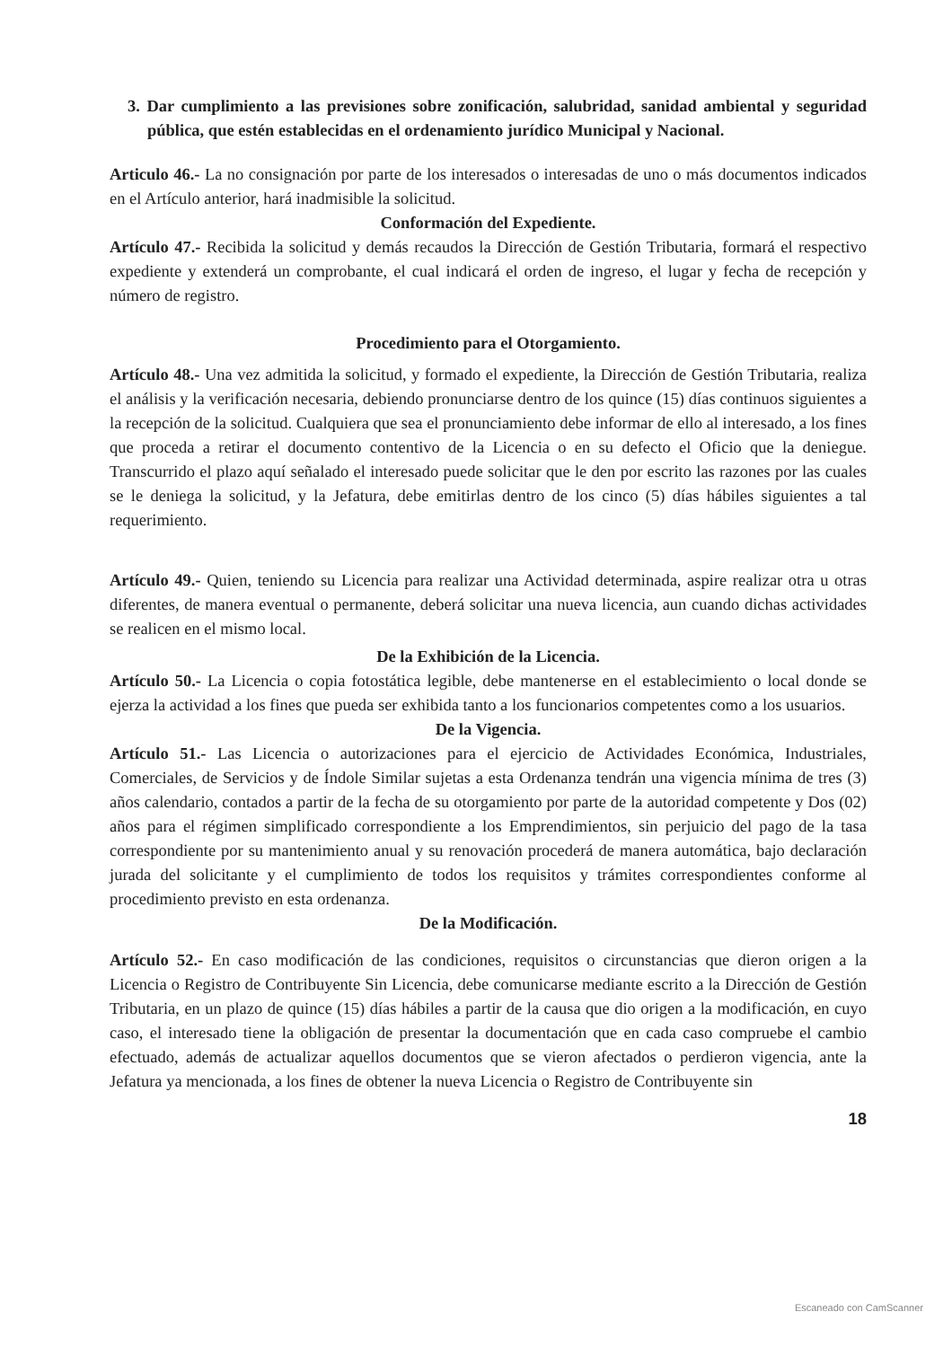3. Dar cumplimiento a las previsiones sobre zonificación, salubridad, sanidad ambiental y seguridad pública, que estén establecidas en el ordenamiento jurídico Municipal y Nacional.
Articulo 46.- La no consignación por parte de los interesados o interesadas de uno o más documentos indicados en el Artículo anterior, hará inadmisible la solicitud.
Conformación del Expediente.
Artículo 47.- Recibida la solicitud y demás recaudos la Dirección de Gestión Tributaria, formará el respectivo expediente y extenderá un comprobante, el cual indicará el orden de ingreso, el lugar y fecha de recepción y número de registro.
Procedimiento para el Otorgamiento.
Artículo 48.- Una vez admitida la solicitud, y formado el expediente, la Dirección de Gestión Tributaria, realiza el análisis y la verificación necesaria, debiendo pronunciarse dentro de los quince (15) días continuos siguientes a la recepción de la solicitud. Cualquiera que sea el pronunciamiento debe informar de ello al interesado, a los fines que proceda a retirar el documento contentivo de la Licencia o en su defecto el Oficio que la deniegue. Transcurrido el plazo aquí señalado el interesado puede solicitar que le den por escrito las razones por las cuales se le deniega la solicitud, y la Jefatura, debe emitirlas dentro de los cinco (5) días hábiles siguientes a tal requerimiento.
Artículo 49.- Quien, teniendo su Licencia para realizar una Actividad determinada, aspire realizar otra u otras diferentes, de manera eventual o permanente, deberá solicitar una nueva licencia, aun cuando dichas actividades se realicen en el mismo local.
De la Exhibición de la Licencia.
Artículo 50.- La Licencia o copia fotostática legible, debe mantenerse en el establecimiento o local donde se ejerza la actividad a los fines que pueda ser exhibida tanto a los funcionarios competentes como a los usuarios.
De la Vigencia.
Artículo 51.- Las Licencia o autorizaciones para el ejercicio de Actividades Económica, Industriales, Comerciales, de Servicios y de Índole Similar sujetas a esta Ordenanza tendrán una vigencia mínima de tres (3) años calendario, contados a partir de la fecha de su otorgamiento por parte de la autoridad competente y Dos (02) años para el régimen simplificado correspondiente a los Emprendimientos, sin perjuicio del pago de la tasa correspondiente por su mantenimiento anual y su renovación procederá de manera automática, bajo declaración jurada del solicitante y el cumplimiento de todos los requisitos y trámites correspondientes conforme al procedimiento previsto en esta ordenanza.
De la Modificación.
Artículo 52.- En caso modificación de las condiciones, requisitos o circunstancias que dieron origen a la Licencia o Registro de Contribuyente Sin Licencia, debe comunicarse mediante escrito a la Dirección de Gestión Tributaria, en un plazo de quince (15) días hábiles a partir de la causa que dio origen a la modificación, en cuyo caso, el interesado tiene la obligación de presentar la documentación que en cada caso compruebe el cambio efectuado, además de actualizar aquellos documentos que se vieron afectados o perdieron vigencia, ante la Jefatura ya mencionada, a los fines de obtener la nueva Licencia o Registro de Contribuyente sin
18
Escaneado con CamScanner